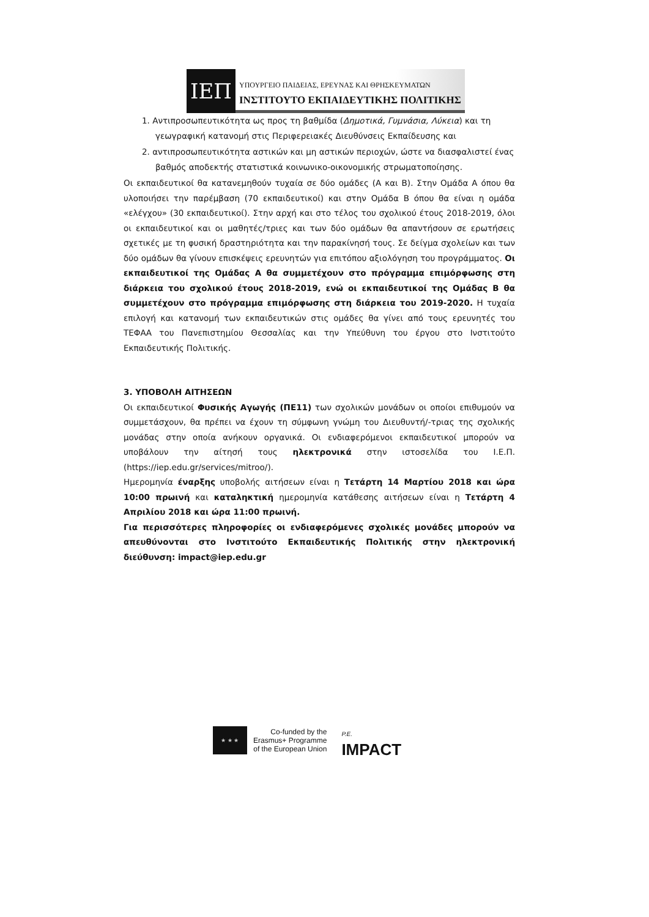ΙΕΠ
ΥΠΟΥΡΓΕΙΟ ΠΑΙΔΕΙΑΣ, ΕΡΕΥΝΑΣ ΚΑΙ ΘΡΗΣΚΕΥΜΑΤΩΝ
ΙΝΣΤΙΤΟΥΤΟ ΕΚΠΑΙΔΕΥΤΙΚΗΣ ΠΟΛΙΤΙΚΗΣ
1. Αντιπροσωπευτικότητα ως προς τη βαθμίδα (Δημοτικά, Γυμνάσια, Λύκεια) και τη γεωγραφική κατανομή στις Περιφερειακές Διευθύνσεις Εκπαίδευσης και
2. αντιπροσωπευτικότητα αστικών και μη αστικών περιοχών, ώστε να διασφαλιστεί ένας βαθμός αποδεκτής στατιστικά κοινωνικο-οικονομικής στρωματοποίησης.
Οι εκπαιδευτικοί θα κατανεμηθούν τυχαία σε δύο ομάδες (Α και Β). Στην Ομάδα Α όπου θα υλοποιήσει την παρέμβαση (70 εκπαιδευτικοί) και στην Ομάδα Β όπου θα είναι η ομάδα «ελέγχου» (30 εκπαιδευτικοί). Στην αρχή και στο τέλος του σχολικού έτους 2018-2019, όλοι οι εκπαιδευτικοί και οι μαθητές/τριες και των δύο ομάδων θα απαντήσουν σε ερωτήσεις σχετικές με τη φυσική δραστηριότητα και την παρακίνησή τους. Σε δείγμα σχολείων και των δύο ομάδων θα γίνουν επισκέψεις ερευνητών για επιτόπου αξιολόγηση του προγράμματος. Οι εκπαιδευτικοί της Ομάδας Α θα συμμετέχουν στο πρόγραμμα επιμόρφωσης στη διάρκεια του σχολικού έτους 2018-2019, ενώ οι εκπαιδευτικοί της Ομάδας Β θα συμμετέχουν στο πρόγραμμα επιμόρφωσης στη διάρκεια του 2019-2020. Η τυχαία επιλογή και κατανομή των εκπαιδευτικών στις ομάδες θα γίνει από τους ερευνητές του ΤΕΦΑΑ του Πανεπιστημίου Θεσσαλίας και την Υπεύθυνη του έργου στο Ινστιτούτο Εκπαιδευτικής Πολιτικής.
3. ΥΠΟΒΟΛΗ ΑΙΤΗΣΕΩΝ
Οι εκπαιδευτικοί Φυσικής Αγωγής (ΠΕ11) των σχολικών μονάδων οι οποίοι επιθυμούν να συμμετάσχουν, θα πρέπει να έχουν τη σύμφωνη γνώμη του Διευθυντή/-τριας της σχολικής μονάδας στην οποία ανήκουν οργανικά. Οι ενδιαφερόμενοι εκπαιδευτικοί μπορούν να υποβάλουν την αίτησή τους ηλεκτρονικά στην ιστοσελίδα του Ι.Ε.Π. (https://iep.edu.gr/services/mitroo/).
Ημερομηνία έναρξης υποβολής αιτήσεων είναι η Τετάρτη 14 Μαρτίου 2018 και ώρα 10:00 πρωινή και καταληκτική ημερομηνία κατάθεσης αιτήσεων είναι η Τετάρτη 4 Απριλίου 2018 και ώρα 11:00 πρωινή.
Για περισσότερες πληροφορίες οι ενδιαφερόμενες σχολικές μονάδες μπορούν να απευθύνονται στο Ινστιτούτο Εκπαιδευτικής Πολιτικής στην ηλεκτρονική διεύθυνση: impact@iep.edu.gr
★ ★ ★
Co-funded by the
Erasmus+ Programme
of the European Union
P.E.
IMPACT